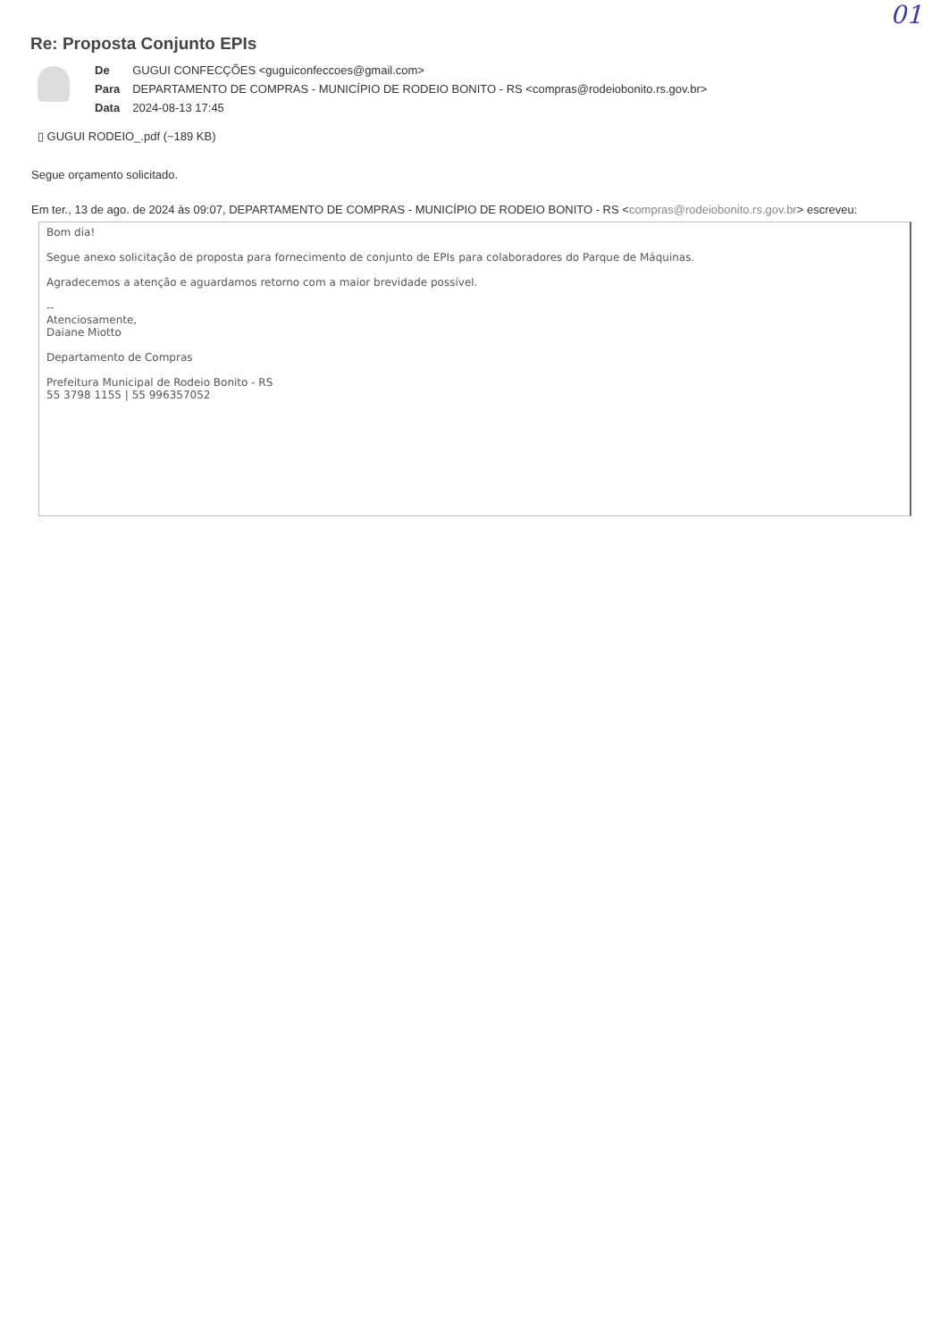01
Re: Proposta Conjunto EPIs
| De | GUGUI CONFECÇÕES <guguiconfeccoes@gmail.com> |
| Para | DEPARTAMENTO DE COMPRAS - MUNICÍPIO DE RODEIO BONITO - RS <compras@rodeiobonito.rs.gov.br> |
| Data | 2024-08-13 17:45 |
▯ GUGUI RODEIO_.pdf (~189 KB)
Segue orçamento solicitado.
Em ter., 13 de ago. de 2024 às 09:07, DEPARTAMENTO DE COMPRAS - MUNICÍPIO DE RODEIO BONITO - RS <compras@rodeiobonito.rs.gov.br> escreveu:
Bom dia!
Segue anexo solicitação de proposta para fornecimento de conjunto de EPIs para colaboradores do Parque de Máquinas.
Agradecemos a atenção e aguardamos retorno com a maior brevidade possível.
--
Atenciosamente,
Daiane Miotto
Departamento de Compras
Prefeitura Municipal de Rodeio Bonito - RS
55 3798 1155 | 55 996357052